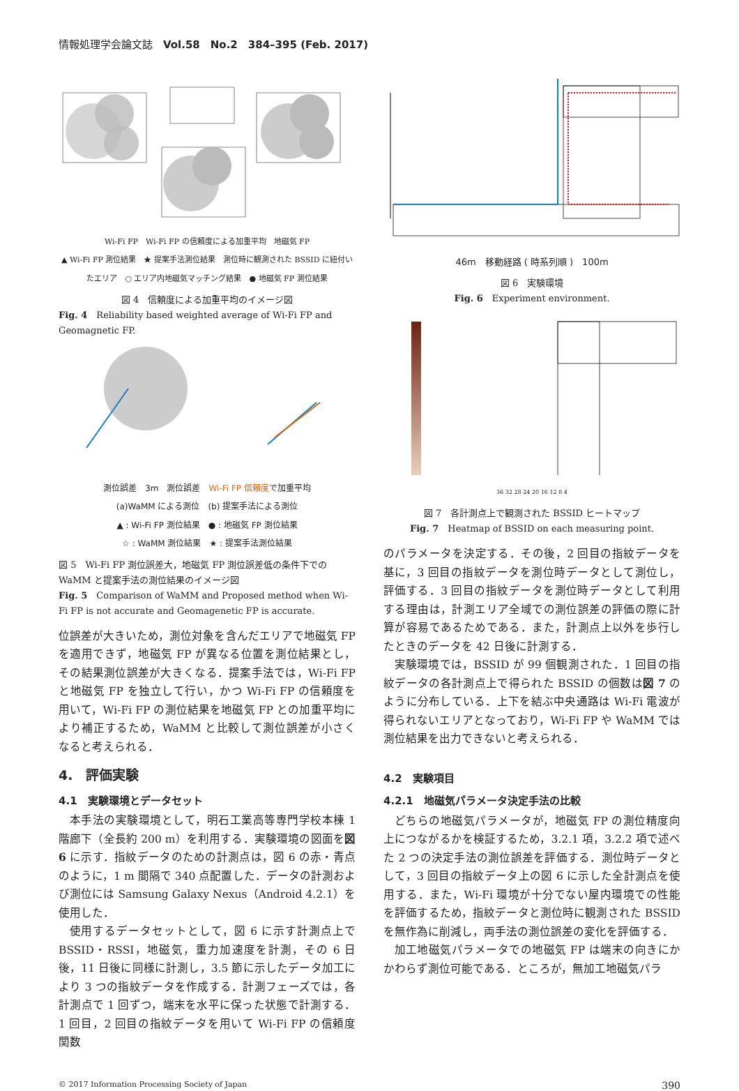情報処理学会論文誌　Vol.58　No.2　384–395 (Feb. 2017)
Wi-Fi FP　Wi-Fi FP の信頼度による加重平均　地磁気 FP
▲ Wi-Fi FP 測位結果　★ 提案手法測位結果　測位時に観測された BSSID に紐付いたエリア　○ エリア内地磁気マッチング結果　● 地磁気 FP 測位結果
図 4　信頼度による加重平均のイメージ図
Fig. 4　Reliability based weighted average of Wi-Fi FP and Geomagnetic FP.
測位誤差　3m　測位誤差　Wi-Fi FP 信頼度で加重平均
(a)WaMM による測位　(b) 提案手法による測位
▲ : Wi-Fi FP 測位結果　● : 地磁気 FP 測位結果
☆ : WaMM 測位結果　★ : 提案手法測位結果
図 5　Wi-Fi FP 測位誤差大，地磁気 FP 測位誤差低の条件下での WaMM と提案手法の測位結果のイメージ図
Fig. 5　Comparison of WaMM and Proposed method when Wi-Fi FP is not accurate and Geomagenetic FP is accurate.
位誤差が大きいため，測位対象を含んだエリアで地磁気 FP を適用できず，地磁気 FP が異なる位置を測位結果とし，その結果測位誤差が大きくなる．提案手法では，Wi-Fi FP と地磁気 FP を独立して行い，かつ Wi-Fi FP の信頼度を用いて，Wi-Fi FP の測位結果を地磁気 FP との加重平均により補正するため，WaMM と比較して測位誤差が小さくなると考えられる．
4.　評価実験
4.1　実験環境とデータセット
本手法の実験環境として，明石工業高等専門学校本棟 1 階廊下（全長約 200 m）を利用する．実験環境の図面を図 6 に示す．指紋データのための計測点は，図 6 の赤・青点のように，1 m 間隔で 340 点配置した．データの計測および測位には Samsung Galaxy Nexus（Android 4.2.1）を使用した．
使用するデータセットとして，図 6 に示す計測点上で BSSID・RSSI，地磁気，重力加速度を計測，その 6 日後，11 日後に同様に計測し，3.5 節に示したデータ加工により 3 つの指紋データを作成する．計測フェーズでは，各計測点で 1 回ずつ，端末を水平に保った状態で計測する．1 回目，2 回目の指紋データを用いて Wi-Fi FP の信頼度関数
46m　移動経路 ( 時系列順 )　100m
図 6　実験環境
Fig. 6　Experiment environment.
36 32 28 24 20 16 12 8 4
図 7　各計測点上で観測された BSSID ヒートマップ
Fig. 7　Heatmap of BSSID on each measuring point.
のパラメータを決定する．その後，2 回目の指紋データを基に，3 回目の指紋データを測位時データとして測位し，評価する．3 回目の指紋データを測位時データとして利用する理由は，計測エリア全域での測位誤差の評価の際に計算が容易であるためである．また，計測点上以外を歩行したときのデータを 42 日後に計測する．
実験環境では，BSSID が 99 個観測された．1 回目の指紋データの各計測点上で得られた BSSID の個数は図 7 のように分布している．上下を結ぶ中央通路は Wi-Fi 電波が得られないエリアとなっており，Wi-Fi FP や WaMM では測位結果を出力できないと考えられる．
4.2　実験項目
4.2.1　地磁気パラメータ決定手法の比較
どちらの地磁気パラメータが，地磁気 FP の測位精度向上につながるかを検証するため，3.2.1 項，3.2.2 項で述べた 2 つの決定手法の測位誤差を評価する．測位時データとして，3 回目の指紋データ上の図 6 に示した全計測点を使用する．また，Wi-Fi 環境が十分でない屋内環境での性能を評価するため，指紋データと測位時に観測された BSSID を無作為に削減し，両手法の測位誤差の変化を評価する．
加工地磁気パラメータでの地磁気 FP は端末の向きにかかわらず測位可能である．ところが，無加工地磁気パラ
© 2017 Information Processing Society of Japan 390